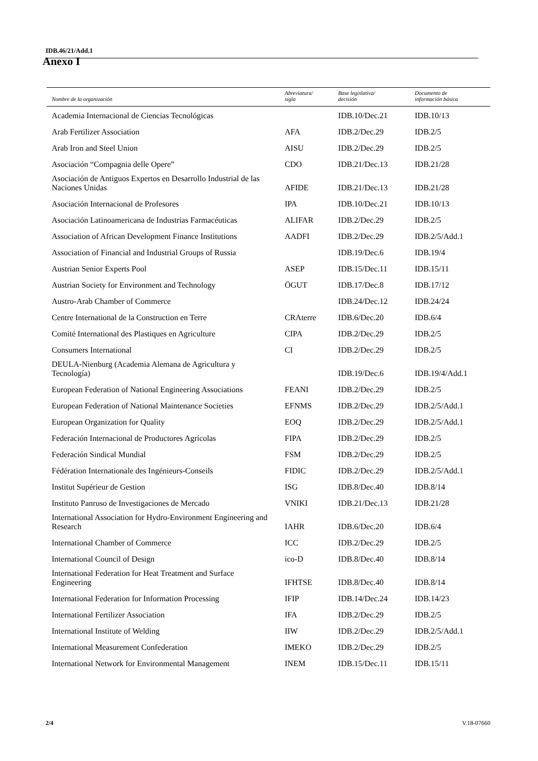IDB.46/21/Add.1
Anexo I
| Nombre de la organización | Abreviatura/ sigla | Base legislativa/ decisión | Documento de información básica |
| --- | --- | --- | --- |
| Academia Internacional de Ciencias Tecnológicas | | IDB.10/Dec.21 | IDB.10/13 |
| Arab Fertilizer Association | AFA | IDB.2/Dec.29 | IDB.2/5 |
| Arab Iron and Steel Union | AISU | IDB.2/Dec.29 | IDB.2/5 |
| Asociación “Compagnia delle Opere” | CDO | IDB.21/Dec.13 | IDB.21/28 |
| Asociación de Antiguos Expertos en Desarrollo Industrial de las Naciones Unidas | AFIDE | IDB.21/Dec.13 | IDB.21/28 |
| Asociación Internacional de Profesores | IPA | IDB.10/Dec.21 | IDB.10/13 |
| Asociación Latinoamericana de Industrias Farmacéuticas | ALIFAR | IDB.2/Dec.29 | IDB.2/5 |
| Association of African Development Finance Institutions | AADFI | IDB.2/Dec.29 | IDB.2/5/Add.1 |
| Association of Financial and Industrial Groups of Russia | | IDB.19/Dec.6 | IDB.19/4 |
| Austrian Senior Experts Pool | ASEP | IDB.15/Dec.11 | IDB.15/11 |
| Austrian Society for Environment and Technology | ÖGUT | IDB.17/Dec.8 | IDB.17/12 |
| Austro-Arab Chamber of Commerce | | IDB.24/Dec.12 | IDB.24/24 |
| Centre International de la Construction en Terre | CRAterre | IDB.6/Dec.20 | IDB.6/4 |
| Comité International des Plastiques en Agriculture | CIPA | IDB.2/Dec.29 | IDB.2/5 |
| Consumers International | CI | IDB.2/Dec.29 | IDB.2/5 |
| DEULA-Nienburg (Academia Alemana de Agricultura y Tecnología) | | IDB.19/Dec.6 | IDB.19/4/Add.1 |
| European Federation of National Engineering Associations | FEANI | IDB.2/Dec.29 | IDB.2/5 |
| European Federation of National Maintenance Societies | EFNMS | IDB.2/Dec.29 | IDB.2/5/Add.1 |
| European Organization for Quality | EOQ | IDB.2/Dec.29 | IDB.2/5/Add.1 |
| Federación Internacional de Productores Agrícolas | FIPA | IDB.2/Dec.29 | IDB.2/5 |
| Federación Sindical Mundial | FSM | IDB.2/Dec.29 | IDB.2/5 |
| Fédération Internationale des Ingénieurs-Conseils | FIDIC | IDB.2/Dec.29 | IDB.2/5/Add.1 |
| Institut Supérieur de Gestion | ISG | IDB.8/Dec.40 | IDB.8/14 |
| Instituto Panruso de Investigaciones de Mercado | VNIKI | IDB.21/Dec.13 | IDB.21/28 |
| International Association for Hydro-Environment Engineering and Research | IAHR | IDB.6/Dec.20 | IDB.6/4 |
| International Chamber of Commerce | ICC | IDB.2/Dec.29 | IDB.2/5 |
| International Council of Design | ico-D | IDB.8/Dec.40 | IDB.8/14 |
| International Federation for Heat Treatment and Surface Engineering | IFHTSE | IDB.8/Dec.40 | IDB.8/14 |
| International Federation for Information Processing | IFIP | IDB.14/Dec.24 | IDB.14/23 |
| International Fertilizer Association | IFA | IDB.2/Dec.29 | IDB.2/5 |
| International Institute of Welding | IIW | IDB.2/Dec.29 | IDB.2/5/Add.1 |
| International Measurement Confederation | IMEKO | IDB.2/Dec.29 | IDB.2/5 |
| International Network for Environmental Management | INEM | IDB.15/Dec.11 | IDB.15/11 |
2/4 V.18-07660